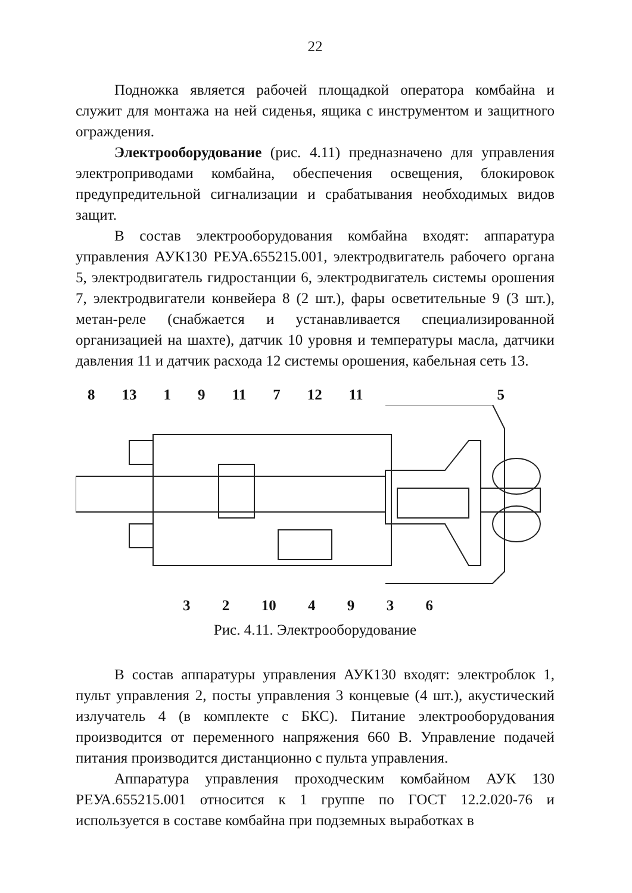22
Подножка является рабочей площадкой оператора комбайна и служит для монтажа на ней сиденья, ящика с инструментом и защитного ограждения.
Электрооборудование (рис. 4.11) предназначено для управления электроприводами комбайна, обеспечения освещения, блокировок предупредительной сигнализации и срабатывания необходимых видов защит.
В состав электрооборудования комбайна входят: аппаратура управления АУК130 РЕУА.655215.001, электродвигатель рабочего органа 5, электродвигатель гидростанции 6, электродвигатель системы орошения 7, электродвигатели конвейера 8 (2 шт.), фары осветительные 9 (3 шт.), метан-реле (снабжается и устанавливается специализированной организацией на шахте), датчик 10 уровня и температуры масла, датчики давления 11 и датчик расхода 12 системы орошения, кабельная сеть 13.
8 13 1 9 11 7 12 11 5
3 2 10 4936
Рис. 4.11. Электрооборудование
В состав аппаратуры управления АУК130 входят: электроблок 1, пульт управления 2, посты управления 3 концевые (4 шт.), акустический излучатель 4 (в комплекте с БКС). Питание электрооборудования производится от переменного напряжения 660 В. Управление подачей питания производится дистанционно с пульта управления.
Аппаратура управления проходческим комбайном АУК 130 РЕУА.655215.001 относится к 1 группе по ГОСТ 12.2.020-76 и используется в составе комбайна при подземных выработках в